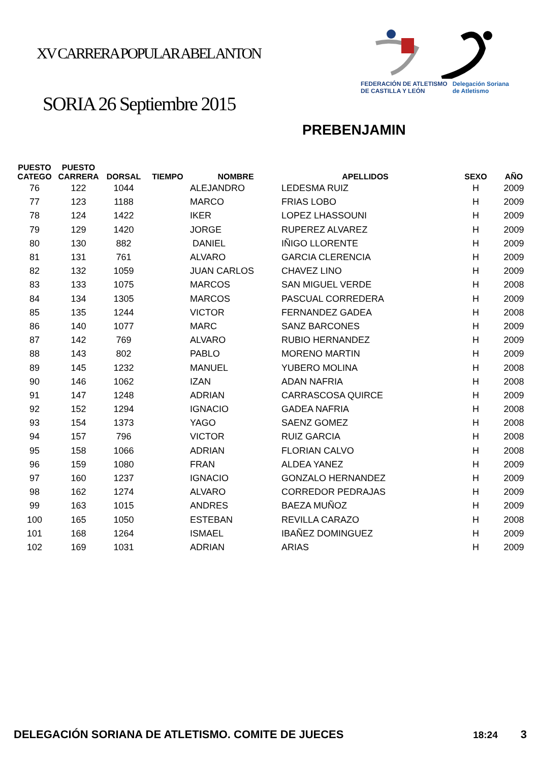XV CARRERA POPULAR ABEL ANTON
FEDERACIÓN DE ATLETISMO
DE CASTILLA Y LEÓN Delegación Soriana
de Atletismo
SORIA 26 Septiembre 2015
PREBENJAMIN
| PUESTO CATEGO | PUESTO CARRERA | DORSAL | TIEMPO | NOMBRE | APELLIDOS | SEXO | AÑO |
| --- | --- | --- | --- | --- | --- | --- | --- |
| 76 | 122 | 1044 | | ALEJANDRO | LEDESMA RUIZ | H | 2009 |
| 77 | 123 | 1188 | | MARCO | FRIAS LOBO | H | 2009 |
| 78 | 124 | 1422 | | IKER | LOPEZ LHASSOUNI | H | 2009 |
| 79 | 129 | 1420 | | JORGE | RUPEREZ ALVAREZ | H | 2009 |
| 80 | 130 | 882 | | DANIEL | IÑIGO LLORENTE | H | 2009 |
| 81 | 131 | 761 | | ALVARO | GARCIA CLERENCIA | H | 2009 |
| 82 | 132 | 1059 | | JUAN CARLOS | CHAVEZ LINO | H | 2009 |
| 83 | 133 | 1075 | | MARCOS | SAN MIGUEL VERDE | H | 2008 |
| 84 | 134 | 1305 | | MARCOS | PASCUAL CORREDERA | H | 2009 |
| 85 | 135 | 1244 | | VICTOR | FERNANDEZ GADEA | H | 2008 |
| 86 | 140 | 1077 | | MARC | SANZ BARCONES | H | 2009 |
| 87 | 142 | 769 | | ALVARO | RUBIO HERNANDEZ | H | 2009 |
| 88 | 143 | 802 | | PABLO | MORENO MARTIN | H | 2009 |
| 89 | 145 | 1232 | | MANUEL | YUBERO MOLINA | H | 2008 |
| 90 | 146 | 1062 | | IZAN | ADAN NAFRIA | H | 2008 |
| 91 | 147 | 1248 | | ADRIAN | CARRASCOSA QUIRCE | H | 2009 |
| 92 | 152 | 1294 | | IGNACIO | GADEA NAFRIA | H | 2008 |
| 93 | 154 | 1373 | | YAGO | SAENZ GOMEZ | H | 2008 |
| 94 | 157 | 796 | | VICTOR | RUIZ GARCIA | H | 2008 |
| 95 | 158 | 1066 | | ADRIAN | FLORIAN CALVO | H | 2008 |
| 96 | 159 | 1080 | | FRAN | ALDEA YANEZ | H | 2009 |
| 97 | 160 | 1237 | | IGNACIO | GONZALO HERNANDEZ | H | 2009 |
| 98 | 162 | 1274 | | ALVARO | CORREDOR PEDRAJAS | H | 2009 |
| 99 | 163 | 1015 | | ANDRES | BAEZA MUÑOZ | H | 2009 |
| 100 | 165 | 1050 | | ESTEBAN | REVILLA CARAZO | H | 2008 |
| 101 | 168 | 1264 | | ISMAEL | IBAÑEZ DOMINGUEZ | H | 2009 |
| 102 | 169 | 1031 | | ADRIAN | ARIAS | H | 2009 |
DELEGACIÓN SORIANA DE ATLETISMO. COMITE DE JUECES 18:24 3